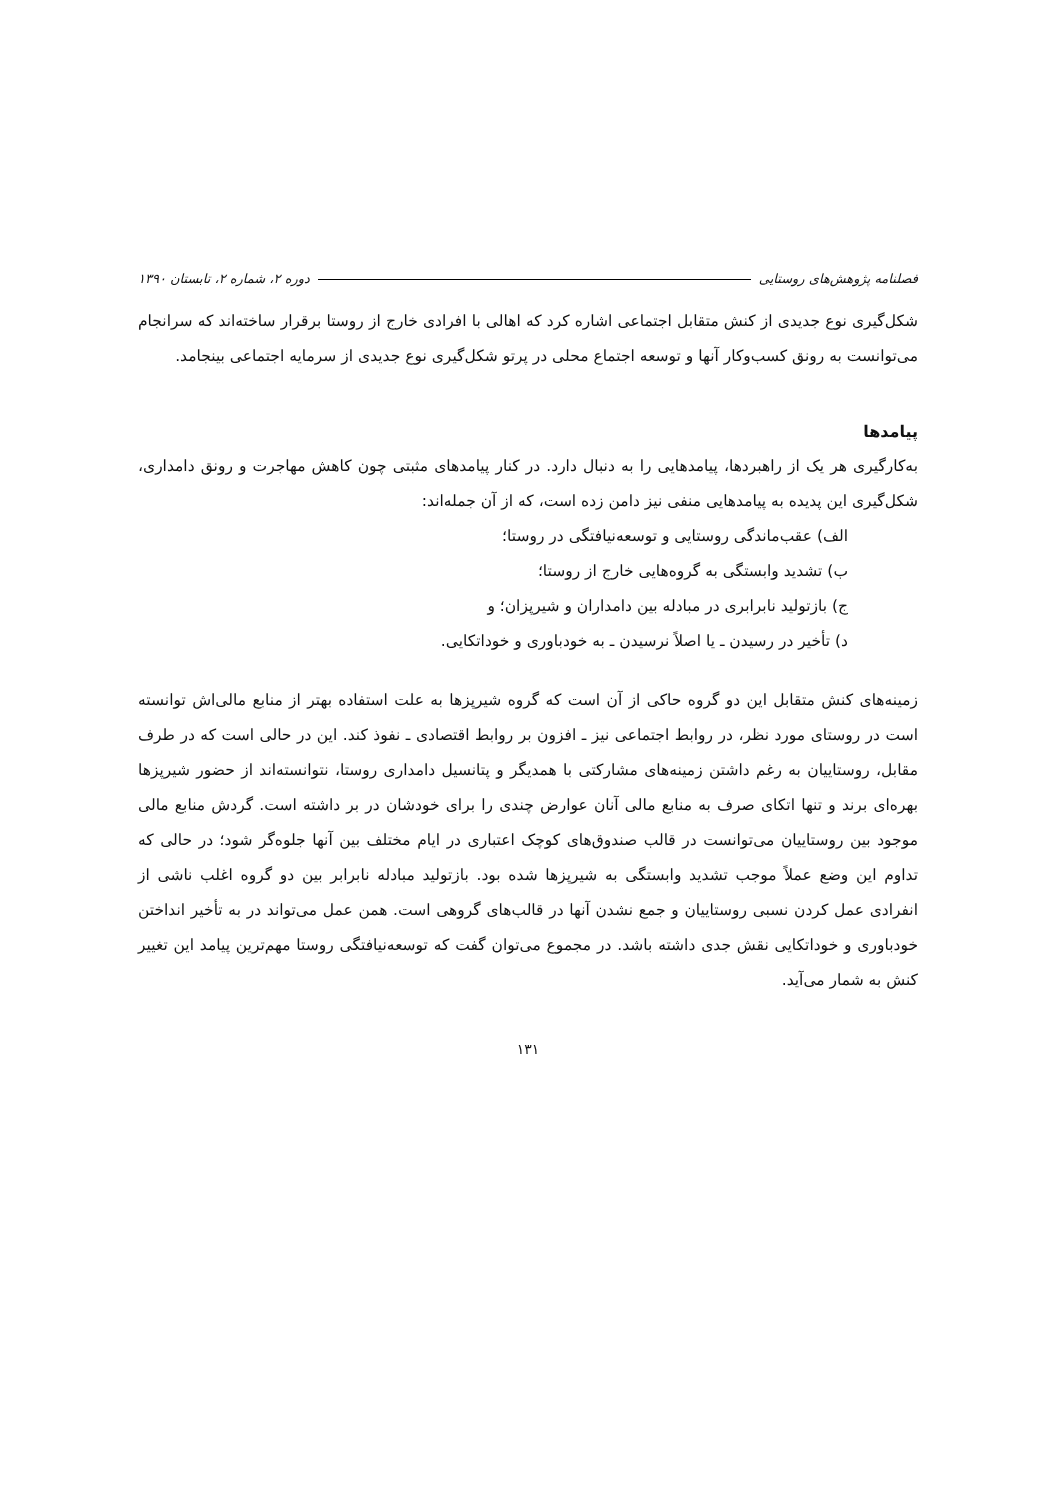فصلنامه پژوهش‌های روستایی دوره ۲، شماره ۲، تابستان ۱۳۹۰
شکل‌گیری نوع جدیدی از کنش متقابل اجتماعی اشاره کرد که اهالی با افرادی خارج از روستا برقرار ساخته‌اند که سرانجام می‌توانست به رونق کسب‌وکار آنها و توسعه اجتماع محلی در پرتو شکل‌گیری نوع جدیدی از سرمایه اجتماعی بینجامد.
پیامدها
به‌کارگیری هر یک از راهبردها، پیامدهایی را به دنبال دارد. در کنار پیامدهای مثبتی چون کاهش مهاجرت و رونق دامداری، شکل‌گیری این پدیده به پیامدهایی منفی نیز دامن زده است، که از آن جمله‌اند:
الف) عقب‌ماندگی روستایی و توسعه‌نیافتگی در روستا؛
ب) تشدید وابستگی به گروه‌هایی خارج از روستا؛
ج) بازتولید نابرابری در مبادله بین دامداران و شیرپزان؛ و
د) تأخیر در رسیدن ـ یا اصلاً نرسیدن ـ به خودباوری و خوداتکایی.
زمینه‌های کنش متقابل این دو گروه حاکی از آن است که گروه شیرپزها به علت استفاده بهتر از منابع مالی‌اش توانسته است در روستای مورد نظر، در روابط اجتماعی نیز ـ افزون بر روابط اقتصادی ـ نفوذ کند. این در حالی است که در طرف مقابل، روستاییان به رغم داشتن زمینه‌های مشارکتی با همدیگر و پتانسیل دامداری روستا، نتوانسته‌اند از حضور شیرپزها بهره‌ای برند و تنها اتکای صرف به منابع مالی آنان عوارض چندی را برای خودشان در بر داشته است. گردش منابع مالی موجود بین روستاییان می‌توانست در قالب صندوق‌های کوچک اعتباری در ایام مختلف بین آنها جلوه‌گر شود؛ در حالی که تداوم این وضع عملاً موجب تشدید وابستگی به شیرپزها شده بود. بازتولید مبادله نابرابر بین دو گروه اغلب ناشی از انفرادی عمل کردن نسبی روستاییان و جمع نشدن آنها در قالب‌های گروهی است. همن عمل می‌تواند در به تأخیر انداختن خودباوری و خوداتکایی نقش جدی داشته باشد. در مجموع می‌توان گفت که توسعه‌نیافتگی روستا مهم‌ترین پیامد این تغییر کنش به شمار می‌آید.
۱۳۱